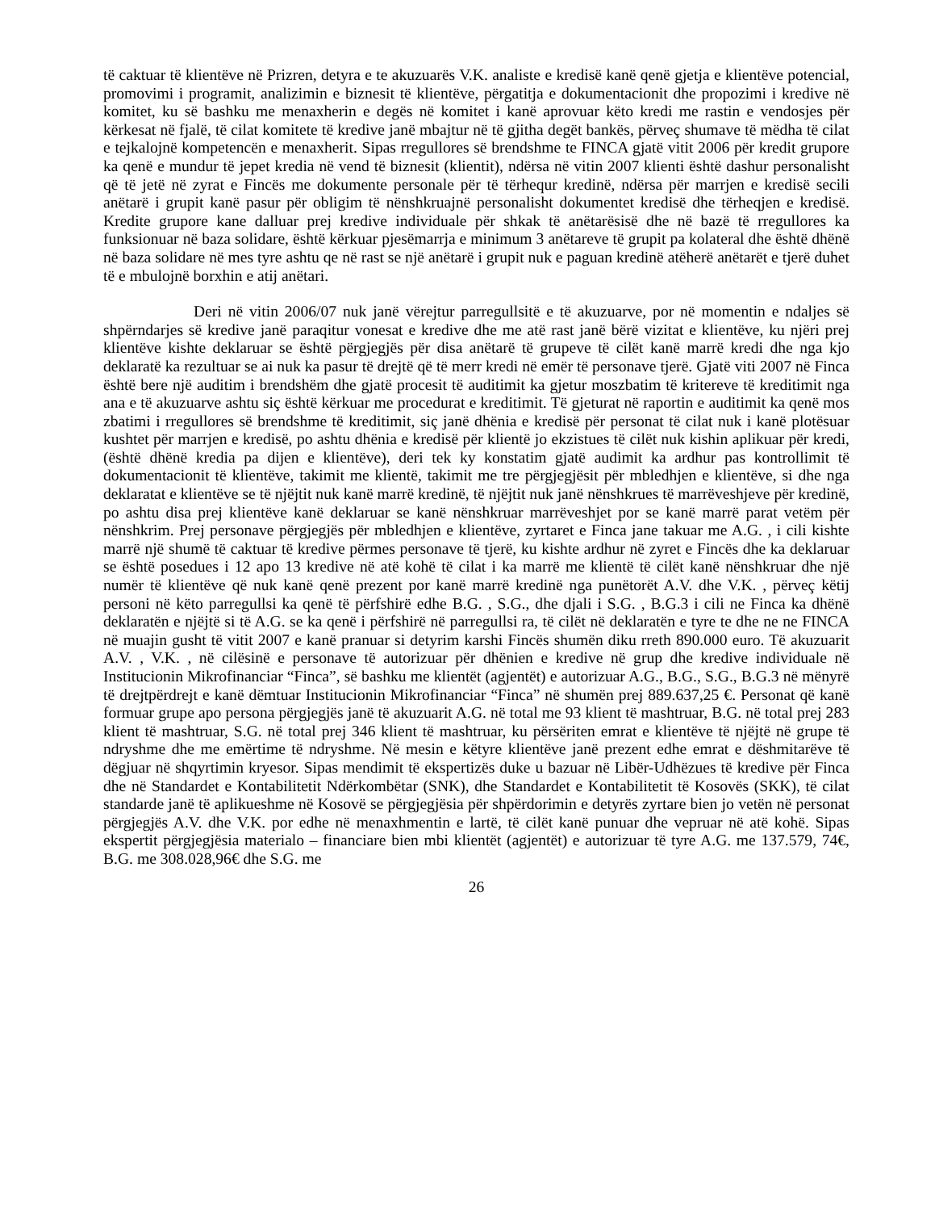të caktuar të klientëve në Prizren, detyra e te akuzuarës V.K. analiste e kredisë kanë qenë gjetja e klientëve potencial, promovimi i programit, analizimin e biznesit të klientëve, përgatitja e dokumentacionit dhe propozimi i kredive në komitet, ku së bashku me menaxherin e degës në komitet i kanë aprovuar këto kredi me rastin e vendosjes për kërkesat në fjalë, të cilat komitete të kredive janë mbajtur në të gjitha degët bankës, përveç shumave të mëdha të cilat e tejkalojnë kompetencën e menaxherit. Sipas rregullores së brendshme te FINCA gjatë vitit 2006 për kredit grupore ka qenë e mundur të jepet kredia në vend të biznesit (klientit), ndërsa në vitin 2007 klienti është dashur personalisht që të jetë në zyrat e Fincës me dokumente personale për të tërhequr kredinë, ndërsa për marrjen e kredisë secili anëtarë i grupit kanë pasur për obligim të nënshkruajnë personalisht dokumentet kredisë dhe tërheqjen e kredisë. Kredite grupore kane dalluar prej kredive individuale për shkak të anëtarësisë dhe në bazë të rregullores ka funksionuar në baza solidare, është kërkuar pjesëmarrja e minimum 3 anëtareve të grupit pa kolateral dhe është dhënë në baza solidare në mes tyre ashtu qe në rast se një anëtarë i grupit nuk e paguan kredinë atëherë anëtarët e tjerë duhet të e mbulojnë borxhin e atij anëtari.
Deri në vitin 2006/07 nuk janë vërejtur parregullsitë e të akuzuarve, por në momentin e ndaljes së shpërndarjes së kredive janë paraqitur vonesat e kredive dhe me atë rast janë bërë vizitat e klientëve, ku njëri prej klientëve kishte deklaruar se është përgjegjës për disa anëtarë të grupeve të cilët kanë marrë kredi dhe nga kjo deklaratë ka rezultuar se ai nuk ka pasur të drejtë që të merr kredi në emër të personave tjerë. Gjatë viti 2007 në Finca është bere një auditim i brendshëm dhe gjatë procesit të auditimit ka gjetur moszbatim të kritereve të kreditimit nga ana e të akuzuarve ashtu siç është kërkuar me procedurat e kreditimit. Të gjeturat në raportin e auditimit ka qenë mos zbatimi i rregullores së brendshme të kreditimit, siç janë dhënia e kredisë për personat të cilat nuk i kanë plotësuar kushtet për marrjen e kredisë, po ashtu dhënia e kredisë për klientë jo ekzistues të cilët nuk kishin aplikuar për kredi, (është dhënë kredia pa dijen e klientëve), deri tek ky konstatim gjatë audimit ka ardhur pas kontrollimit të dokumentacionit të klientëve, takimit me klientë, takimit me tre përgjegjësit për mbledhjen e klientëve, si dhe nga deklaratat e klientëve se të njëjtit nuk kanë marrë kredinë, të njëjtit nuk janë nënshkrues të marrëveshjeve për kredinë, po ashtu disa prej klientëve kanë deklaruar se kanë nënshkruar marrëveshjet por se kanë marrë parat vetëm për nënshkrim. Prej personave përgjegjës për mbledhjen e klientëve, zyrtaret e Finca jane takuar me A.G. , i cili kishte marrë një shumë të caktuar të kredive përmes personave të tjerë, ku kishte ardhur në zyret e Fincës dhe ka deklaruar se është posedues i 12 apo 13 kredive në atë kohë të cilat i ka marrë me klientë të cilët kanë nënshkruar dhe një numër të klientëve që nuk kanë qenë prezent por kanë marrë kredinë nga punëtorët A.V. dhe V.K. , përveç këtij personi në këto parregullsi ka qenë të përfshirë edhe B.G. , S.G., dhe djali i S.G. , B.G.3 i cili ne Finca ka dhënë deklaratën e njëjtë si të A.G. se ka qenë i përfshirë në parregullsi ra, të cilët në deklaratën e tyre te dhe ne ne FINCA në muajin gusht të vitit 2007 e kanë pranuar si detyrim karshi Fincës shumën diku rreth 890.000 euro. Të akuzuarit A.V. , V.K. , në cilësinë e personave të autorizuar për dhënien e kredive në grup dhe kredive individuale në Institucionin Mikrofinanciar “Finca”, së bashku me klientët (agjentët) e autorizuar A.G., B.G., S.G., B.G.3 në mënyrë të drejtpërdrejt e kanë dëmtuar Institucionin Mikrofinanciar “Finca” në shumën prej 889.637,25 €. Personat që kanë formuar grupe apo persona përgjegjës janë të akuzuarit A.G. në total me 93 klient të mashtruar, B.G. në total prej 283 klient të mashtruar, S.G. në total prej 346 klient të mashtruar, ku përsëriten emrat e klientëve të njëjtë në grupe të ndryshme dhe me emërtime të ndryshme. Në mesin e këtyre klientëve janë prezent edhe emrat e dëshmitarëve të dëgjuar në shqyrtimin kryesor. Sipas mendimit të ekspertizës duke u bazuar në Libër-Udhëzues të kredive për Finca dhe në Standardet e Kontabilitetit Ndërkombëtar (SNK), dhe Standardet e Kontabilitetit të Kosovës (SKK), të cilat standarde janë të aplikueshme në Kosovë se përgjegjësia për shpërdorimin e detyrës zyrtare bien jo vetën në personat përgjegjës A.V. dhe V.K. por edhe në menaxhmentin e lartë, të cilët kanë punuar dhe vepruar në atë kohë. Sipas ekspertit përgjegjësia materialo – financiare bien mbi klientët (agjentët) e autorizuar të tyre A.G. me 137.579, 74€, B.G. me 308.028,96€ dhe S.G. me
26